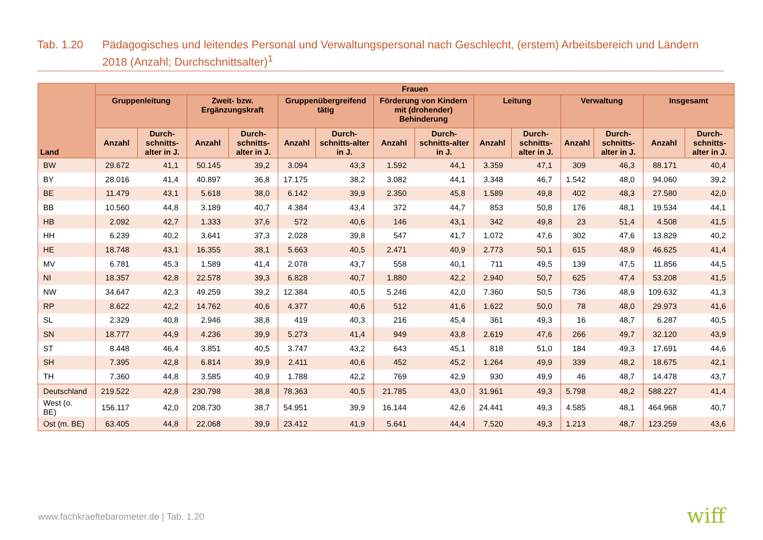Tab. 1.20 Pädagogisches und leitendes Personal und Verwaltungspersonal nach Geschlecht, (erstem) Arbeitsbereich und Ländern 2018 (Anzahl; Durchschnittsalter)<sup>1</sup>
| Land | Frauen | | | | | | | | | | | | | |
| --- | --- | --- | --- | --- | --- | --- | --- | --- | --- | --- | --- | --- | --- | --- |
| | Gruppenleitung | | Zweit- bzw. Ergänzungskraft | | Gruppenübergreifend tätig | | Förderung von Kindern mit (drohender) Behinderung | | Leitung | | Verwaltung | | Insgesamt | |
| | Anzahl | Durch-schnitts-alter in J. | Anzahl | Durch-schnitts-alter in J. | Anzahl | Durch-schnitts-alter in J. | Anzahl | Durch-schnitts-alter in J. | Anzahl | Durch-schnitts-alter in J. | Anzahl | Durch-schnitts-alter in J. | Anzahl | Durch-schnitts-alter in J. |
| BW | 29.672 | 41,1 | 50.145 | 39,2 | 3.094 | 43,3 | 1.592 | 44,1 | 3.359 | 47,1 | 309 | 46,3 | 88.171 | 40,4 |
| BY | 28.016 | 41,4 | 40.897 | 36,8 | 17.175 | 38,2 | 3.082 | 44,1 | 3.348 | 46,7 | 1.542 | 48,0 | 94.060 | 39,2 |
| BE | 11.479 | 43,1 | 5.618 | 38,0 | 6.142 | 39,9 | 2.350 | 45,8 | 1.589 | 49,8 | 402 | 48,3 | 27.580 | 42,0 |
| BB | 10.560 | 44,8 | 3.189 | 40,7 | 4.384 | 43,4 | 372 | 44,7 | 853 | 50,8 | 176 | 48,1 | 19.534 | 44,1 |
| HB | 2.092 | 42,7 | 1.333 | 37,6 | 572 | 40,6 | 146 | 43,1 | 342 | 49,8 | 23 | 51,4 | 4.508 | 41,5 |
| HH | 6.239 | 40,2 | 3.641 | 37,3 | 2.028 | 39,8 | 547 | 41,7 | 1.072 | 47,6 | 302 | 47,6 | 13.829 | 40,2 |
| HE | 18.748 | 43,1 | 16.355 | 38,1 | 5.663 | 40,5 | 2.471 | 40,9 | 2.773 | 50,1 | 615 | 48,9 | 46.625 | 41,4 |
| MV | 6.781 | 45,3 | 1.589 | 41,4 | 2.078 | 43,7 | 558 | 40,1 | 711 | 49,5 | 139 | 47,5 | 11.856 | 44,5 |
| NI | 18.357 | 42,8 | 22.578 | 39,3 | 6.828 | 40,7 | 1.880 | 42,2 | 2.940 | 50,7 | 625 | 47,4 | 53.208 | 41,5 |
| NW | 34.647 | 42,3 | 49.259 | 39,2 | 12.384 | 40,5 | 5.246 | 42,0 | 7.360 | 50,5 | 736 | 48,9 | 109.632 | 41,3 |
| RP | 8.622 | 42,2 | 14.762 | 40,6 | 4.377 | 40,6 | 512 | 41,6 | 1.622 | 50,0 | 78 | 48,0 | 29.973 | 41,6 |
| SL | 2.329 | 40,8 | 2.946 | 38,8 | 419 | 40,3 | 216 | 45,4 | 361 | 49,3 | 16 | 48,7 | 6.287 | 40,5 |
| SN | 18.777 | 44,9 | 4.236 | 39,9 | 5.273 | 41,4 | 949 | 43,8 | 2.619 | 47,6 | 266 | 49,7 | 32.120 | 43,9 |
| ST | 8.448 | 46,4 | 3.851 | 40,5 | 3.747 | 43,2 | 643 | 45,1 | 818 | 51,0 | 184 | 49,3 | 17.691 | 44,6 |
| SH | 7.395 | 42,8 | 6.814 | 39,9 | 2.411 | 40,6 | 452 | 45,2 | 1.264 | 49,9 | 339 | 48,2 | 18.675 | 42,1 |
| TH | 7.360 | 44,8 | 3.585 | 40,9 | 1.788 | 42,2 | 769 | 42,9 | 930 | 49,9 | 46 | 48,7 | 14.478 | 43,7 |
| Deutschland | 219.522 | 42,8 | 230.798 | 38,8 | 78.363 | 40,5 | 21.785 | 43,0 | 31.961 | 49,3 | 5.798 | 48,2 | 588.227 | 41,4 |
| West (o. BE) | 156.117 | 42,0 | 208.730 | 38,7 | 54.951 | 39,9 | 16.144 | 42,6 | 24.441 | 49,3 | 4.585 | 48,1 | 464.968 | 40,7 |
| Ost (m. BE) | 63.405 | 44,8 | 22.068 | 39,9 | 23.412 | 41,9 | 5.641 | 44,4 | 7.520 | 49,3 | 1.213 | 48,7 | 123.259 | 43,6 |
www.fachkraeftebarometer.de | Tab. 1.20
wiff